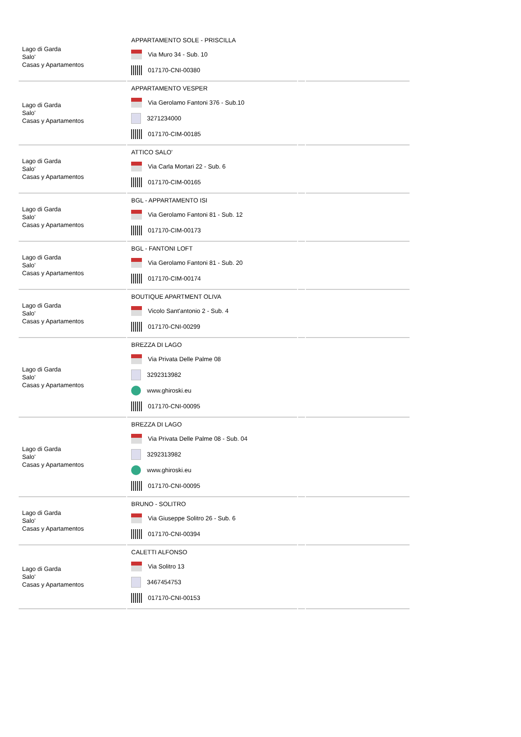| Lago di Garda Salo' Casas y Apartamentos | APPARTAMENTO SOLE - PRISCILLA Via Muro 34 - Sub. 10 017170-CNI-00380 | | |
| Lago di Garda Salo' Casas y Apartamentos | APPARTAMENTO VESPER Via Gerolamo Fantoni 376 - Sub.10 3271234000 017170-CIM-00185 | | |
| Lago di Garda Salo' Casas y Apartamentos | ATTICO SALO' Via Carla Mortari 22 - Sub. 6 017170-CIM-00165 | | |
| Lago di Garda Salo' Casas y Apartamentos | BGL - APPARTAMENTO ISI Via Gerolamo Fantoni 81 - Sub. 12 017170-CIM-00173 | | |
| Lago di Garda Salo' Casas y Apartamentos | BGL - FANTONI LOFT Via Gerolamo Fantoni 81 - Sub. 20 017170-CIM-00174 | | |
| Lago di Garda Salo' Casas y Apartamentos | BOUTIQUE APARTMENT OLIVA Vicolo Sant'antonio 2 - Sub. 4 017170-CNI-00299 | | |
| Lago di Garda Salo' Casas y Apartamentos | BREZZA DI LAGO Via Privata Delle Palme 08 3292313982 www.ghiroski.eu 017170-CNI-00095 | | |
| Lago di Garda Salo' Casas y Apartamentos | BREZZA DI LAGO Via Privata Delle Palme 08 - Sub. 04 3292313982 www.ghiroski.eu 017170-CNI-00095 | | |
| Lago di Garda Salo' Casas y Apartamentos | BRUNO - SOLITRO Via Giuseppe Solitro 26 - Sub. 6 017170-CNI-00394 | | |
| Lago di Garda Salo' Casas y Apartamentos | CALETTI ALFONSO Via Solitro 13 3467454753 017170-CNI-00153 | | |